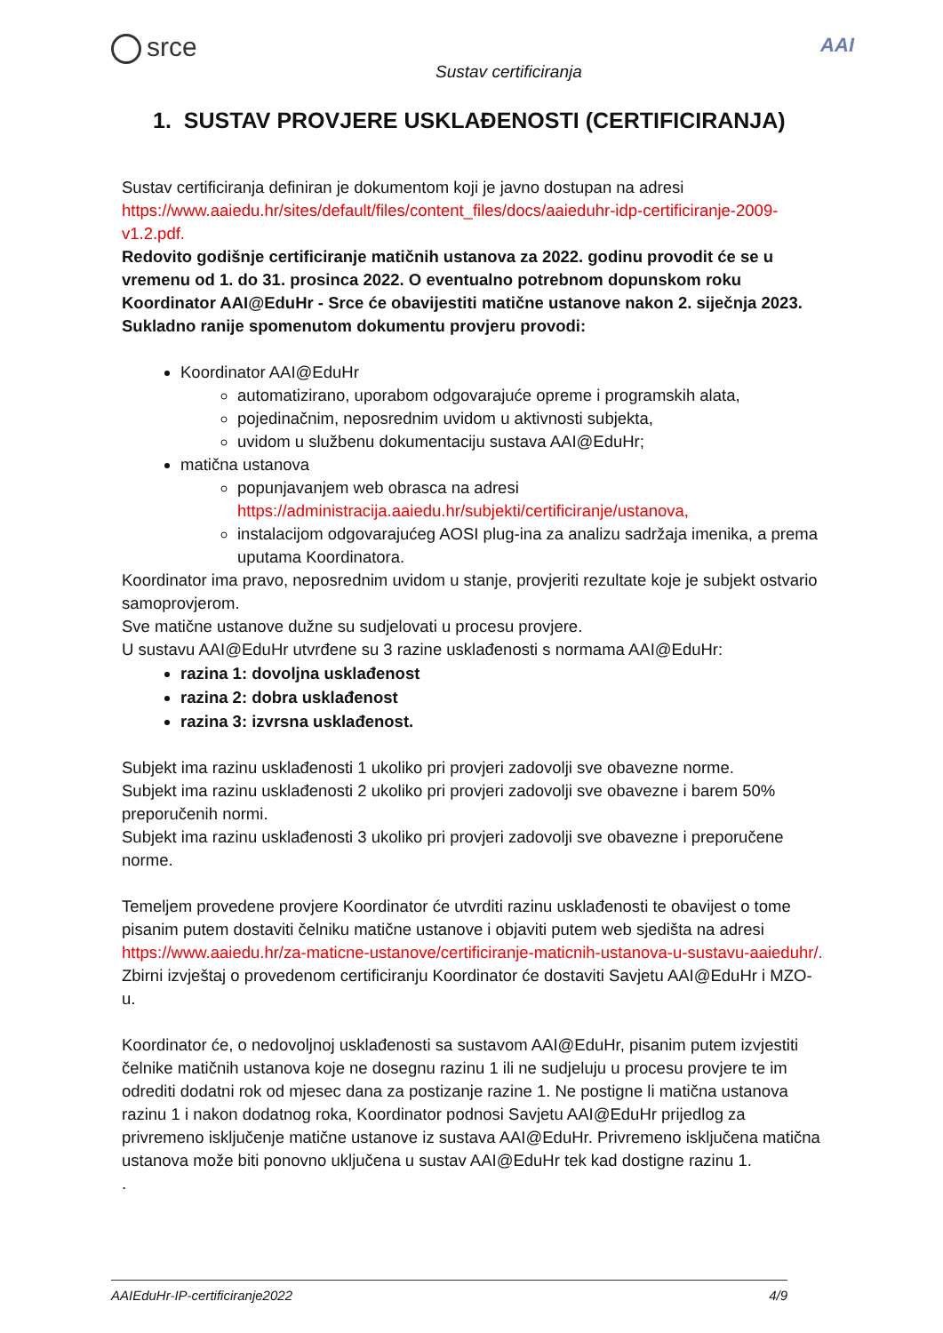srce
Sustav certificiranja
AAI
1. SUSTAV PROVJERE USKLAĐENOSTI (CERTIFICIRANJA)
Sustav certificiranja definiran je dokumentom koji je javno dostupan na adresi https://www.aaiedu.hr/sites/default/files/content_files/docs/aaieduhr-idp-certificiranje-2009-v1.2.pdf.
Redovito godišnje certificiranje matičnih ustanova za 2022. godinu provodit će se u vremenu od 1. do 31. prosinca 2022. O eventualno potrebnom dopunskom roku Koordinator AAI@EduHr - Srce će obavijestiti matične ustanove nakon 2. siječnja 2023. Sukladno ranije spomenutom dokumentu provjeru provodi:
Koordinator AAI@EduHr
automatizirano, uporabom odgovarajuće opreme i programskih alata,
pojedinačnim, neposrednim uvidom u aktivnosti subjekta,
uvidom u službenu dokumentaciju sustava AAI@EduHr;
matična ustanova
popunjavanjem web obrasca na adresi https://administracija.aaiedu.hr/subjekti/certificiranje/ustanova,
instalacijom odgovarajućeg AOSI plug-ina za analizu sadržaja imenika, a prema uputama Koordinatora.
Koordinator ima pravo, neposrednim uvidom u stanje, provjeriti rezultate koje je subjekt ostvario samoprovjerom.
Sve matične ustanove dužne su sudjelovati u procesu provjere.
U sustavu AAI@EduHr utvrđene su 3 razine usklađenosti s normama AAI@EduHr:
razina 1: dovoljna usklađenost
razina 2: dobra usklađenost
razina 3: izvrsna usklađenost.
Subjekt ima razinu usklađenosti 1 ukoliko pri provjeri zadovolji sve obavezne norme.
Subjekt ima razinu usklađenosti 2 ukoliko pri provjeri zadovolji sve obavezne i barem 50% preporučenih normi.
Subjekt ima razinu usklađenosti 3 ukoliko pri provjeri zadovolji sve obavezne i preporučene norme.
Temeljem provedene provjere Koordinator će utvrditi razinu usklađenosti te obavijest o tome pisanim putem dostaviti čelniku matične ustanove i objaviti putem web sjedišta na adresi https://www.aaiedu.hr/za-maticne-ustanove/certificiranje-maticnih-ustanova-u-sustavu-aaieduhr/. Zbirni izvještaj o provedenom certificiranju Koordinator će dostaviti Savjetu AAI@EduHr i MZO-u.
Koordinator će, o nedovoljnoj usklađenosti sa sustavom AAI@EduHr, pisanim putem izvjestiti čelnike matičnih ustanova koje ne dosegnu razinu 1 ili ne sudjeluju u procesu provjere te im odrediti dodatni rok od mjesec dana za postizanje razine 1. Ne postigne li matična ustanova razinu 1 i nakon dodatnog roka, Koordinator podnosi Savjetu AAI@EduHr prijedlog za privremeno isključenje matične ustanove iz sustava AAI@EduHr. Privremeno isključena matična ustanova može biti ponovno uključena u sustav AAI@EduHr tek kad dostigne razinu 1.
.
AAIEduHr-IP-certificiranje2022 4/9